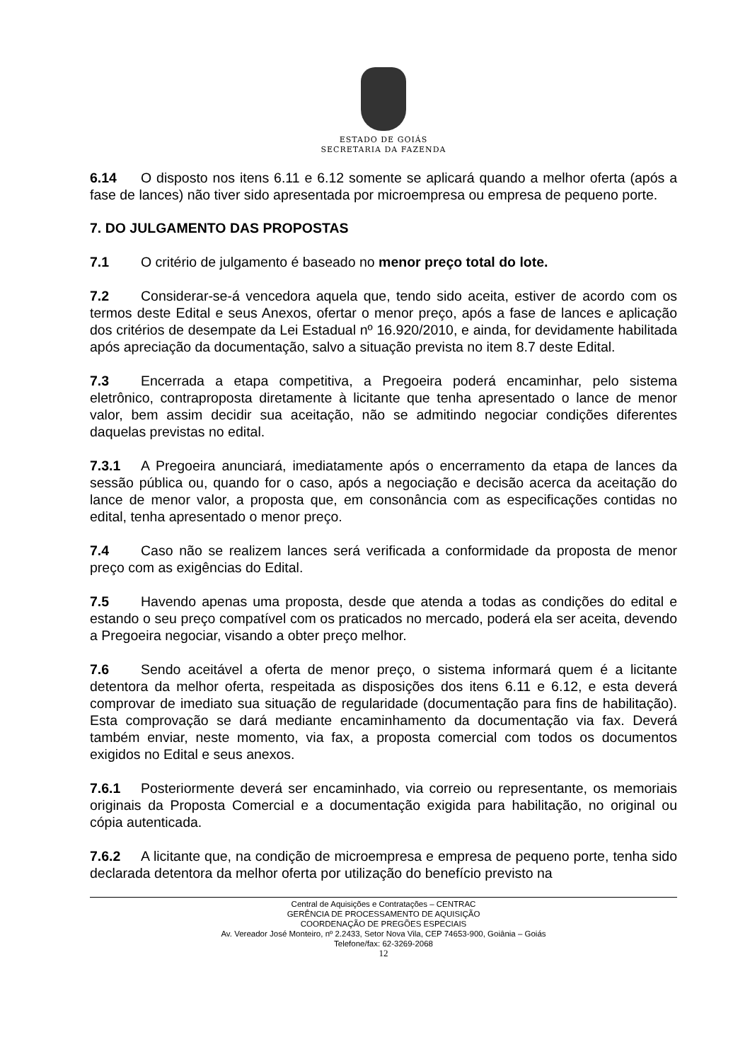ESTADO DE GOIÁS
SECRETARIA DA FAZENDA
6.14 O disposto nos itens 6.11 e 6.12 somente se aplicará quando a melhor oferta (após a fase de lances) não tiver sido apresentada por microempresa ou empresa de pequeno porte.
7. DO JULGAMENTO DAS PROPOSTAS
7.1 O critério de julgamento é baseado no menor preço total do lote.
7.2 Considerar-se-á vencedora aquela que, tendo sido aceita, estiver de acordo com os termos deste Edital e seus Anexos, ofertar o menor preço, após a fase de lances e aplicação dos critérios de desempate da Lei Estadual nº 16.920/2010, e ainda, for devidamente habilitada após apreciação da documentação, salvo a situação prevista no item 8.7 deste Edital.
7.3 Encerrada a etapa competitiva, a Pregoeira poderá encaminhar, pelo sistema eletrônico, contraproposta diretamente à licitante que tenha apresentado o lance de menor valor, bem assim decidir sua aceitação, não se admitindo negociar condições diferentes daquelas previstas no edital.
7.3.1 A Pregoeira anunciará, imediatamente após o encerramento da etapa de lances da sessão pública ou, quando for o caso, após a negociação e decisão acerca da aceitação do lance de menor valor, a proposta que, em consonância com as especificações contidas no edital, tenha apresentado o menor preço.
7.4 Caso não se realizem lances será verificada a conformidade da proposta de menor preço com as exigências do Edital.
7.5 Havendo apenas uma proposta, desde que atenda a todas as condições do edital e estando o seu preço compatível com os praticados no mercado, poderá ela ser aceita, devendo a Pregoeira negociar, visando a obter preço melhor.
7.6 Sendo aceitável a oferta de menor preço, o sistema informará quem é a licitante detentora da melhor oferta, respeitada as disposições dos itens 6.11 e 6.12, e esta deverá comprovar de imediato sua situação de regularidade (documentação para fins de habilitação). Esta comprovação se dará mediante encaminhamento da documentação via fax. Deverá também enviar, neste momento, via fax, a proposta comercial com todos os documentos exigidos no Edital e seus anexos.
7.6.1 Posteriormente deverá ser encaminhado, via correio ou representante, os memoriais originais da Proposta Comercial e a documentação exigida para habilitação, no original ou cópia autenticada.
7.6.2 A licitante que, na condição de microempresa e empresa de pequeno porte, tenha sido declarada detentora da melhor oferta por utilização do benefício previsto na
Central de Aquisições e Contratações – CENTRAC
GERÊNCIA DE PROCESSAMENTO DE AQUISIÇÃO
COORDENAÇÃO DE PREGÕES ESPECIAIS
Av. Vereador José Monteiro, nº 2.2433, Setor Nova Vila, CEP 74653-900, Goiânia – Goiás
Telefone/fax: 62-3269-2068
12